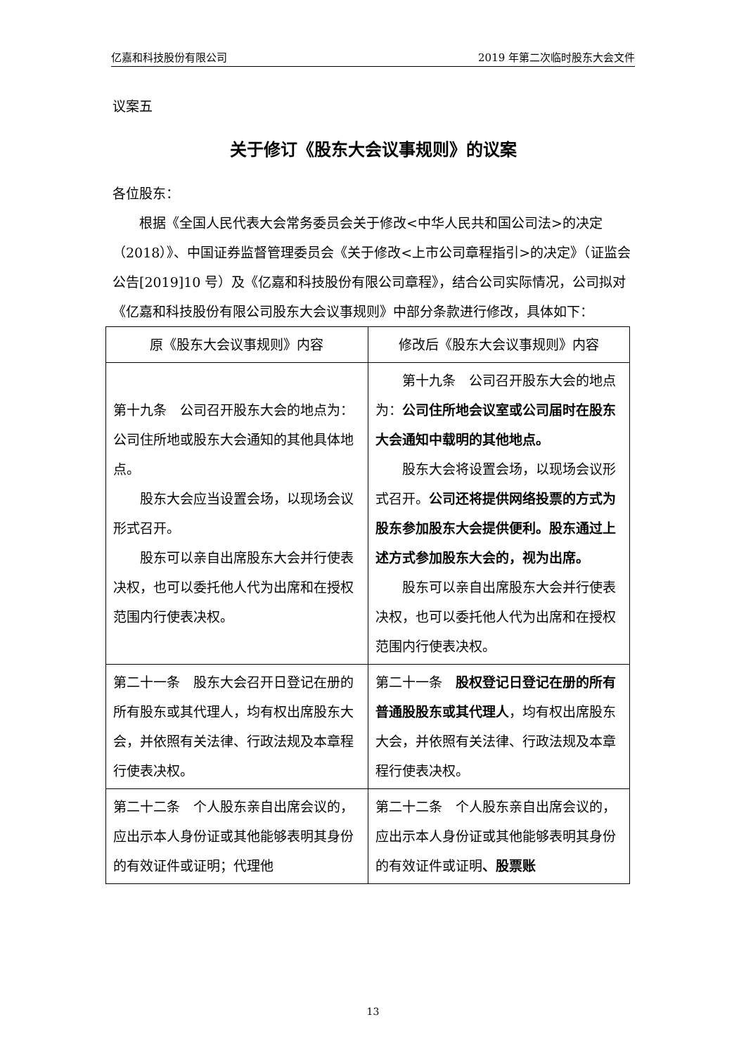亿嘉和科技股份有限公司 2019 年第二次临时股东大会文件
议案五
关于修订《股东大会议事规则》的议案
各位股东：
根据《全国人民代表大会常务委员会关于修改<中华人民共和国公司法>的决定（2018）》、中国证券监督管理委员会《关于修改<上市公司章程指引>的决定》（证监会公告[2019]10 号）及《亿嘉和科技股份有限公司章程》，结合公司实际情况，公司拟对《亿嘉和科技股份有限公司股东大会议事规则》中部分条款进行修改，具体如下：
| 原《股东大会议事规则》内容 | 修改后《股东大会议事规则》内容 |
| --- | --- |
| 第十九条 公司召开股东大会的地点为：公司住所地或股东大会通知的其他具体地点。 股东大会应当设置会场，以现场会议形式召开。 股东可以亲自出席股东大会并行使表决权，也可以委托他人代为出席和在授权范围内行使表决权。 | 第十九条 公司召开股东大会的地点为： 公司住所地会议室或公司届时在股东大会通知中载明的其他地点。 股东大会将设置会场，以现场会议形式召开。 公司还将提供网络投票的方式为股东参加股东大会提供便利。股东通过上述方式参加股东大会的，视为出席。 股东可以亲自出席股东大会并行使表决权，也可以委托他人代为出席和在授权范围内行使表决权。 |
| 第二十一条 股东大会召开日登记在册的所有股东或其代理人，均有权出席股东大会，并依照有关法律、行政法规及本章程行使表决权。 | 第二十一条 股权登记日登记在册的所有普通股股东或其代理人 ，均有权出席股东大会，并依照有关法律、行政法规及本章程行使表决权。 |
| 第二十二条 个人股东亲自出席会议的，应出示本人身份证或其他能够表明其身份的有效证件或证明；代理他 | 第二十二条 个人股东亲自出席会议的，应出示本人身份证或其他能够表明其身份的有效证件或证明 、股票账 |
13